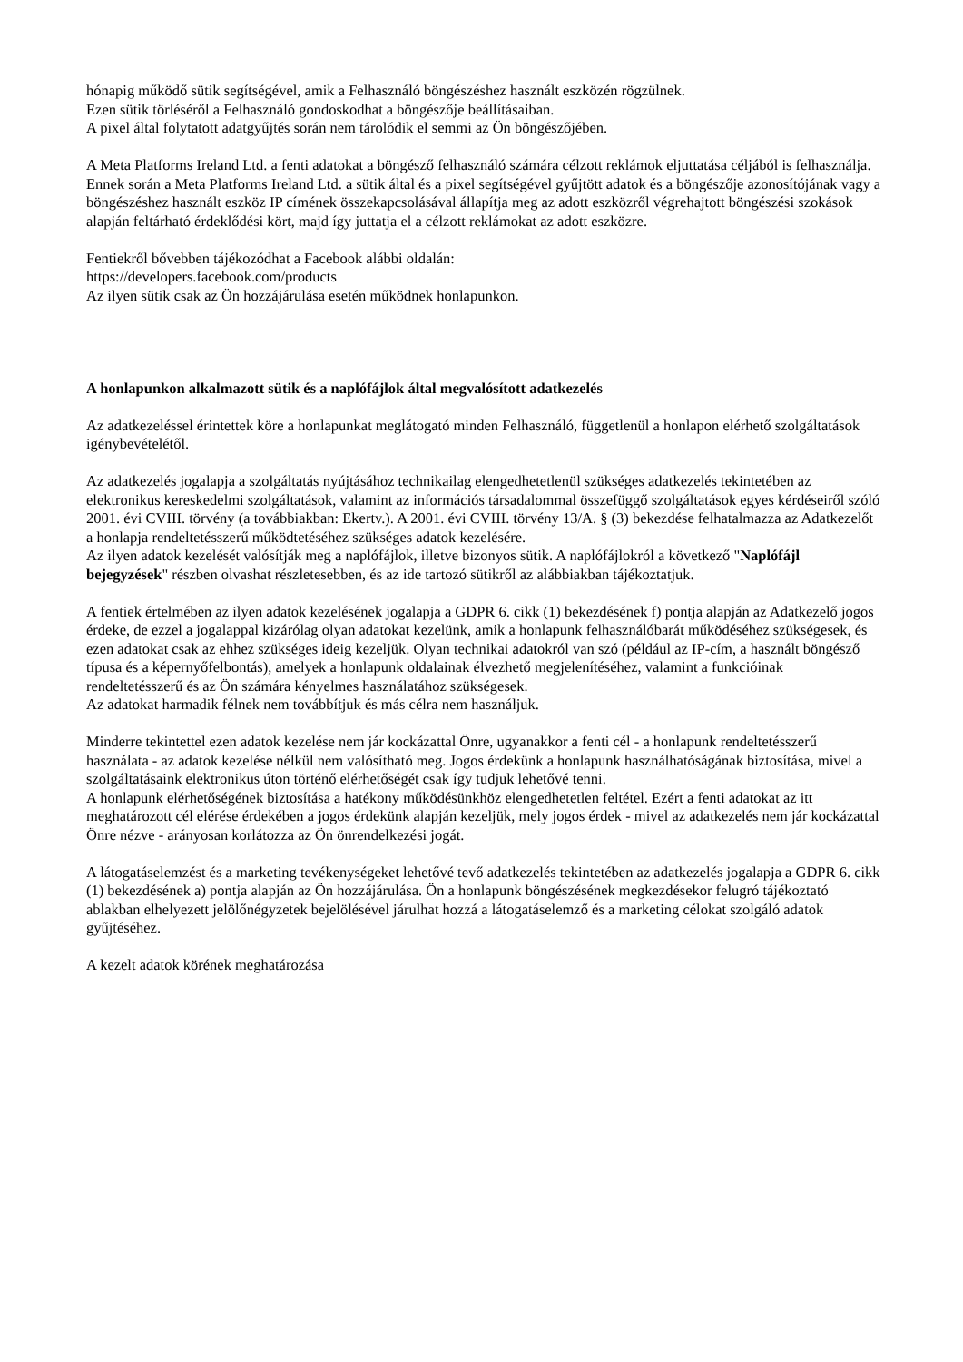hónapig működő sütik segítségével, amik a Felhasználó böngészéshez használt eszközén rögzülnek.
Ezen sütik törléséről a Felhasználó gondoskodhat a böngészője beállításaiban.
A pixel által folytatott adatgyűjtés során nem tárolódik el semmi az Ön böngészőjében.
A Meta Platforms Ireland Ltd. a fenti adatokat a böngésző felhasználó számára célzott reklámok eljuttatása céljából is felhasználja. Ennek során a Meta Platforms Ireland Ltd. a sütik által és a pixel segítségével gyűjtött adatok és a böngészője azonosítójának vagy a böngészéshez használt eszköz IP címének összekapcsolásával állapítja meg az adott eszközről végrehajtott böngészési szokások alapján feltárható érdeklődési kört, majd így juttatja el a célzott reklámokat az adott eszközre.
Fentiekről bővebben tájékozódhat a Facebook alábbi oldalán:
https://developers.facebook.com/products
Az ilyen sütik csak az Ön hozzájárulása esetén működnek honlapunkon.
A honlapunkon alkalmazott sütik és a naplófájlok által megvalósított adatkezelés
Az adatkezeléssel érintettek köre a honlapunkat meglátogató minden Felhasználó, függetlenül a honlapon elérhető szolgáltatások igénybevételétől.
Az adatkezelés jogalapja a szolgáltatás nyújtásához technikailag elengedhetetlenül szükséges adatkezelés tekintetében az elektronikus kereskedelmi szolgáltatások, valamint az információs társadalommal összefüggő szolgáltatások egyes kérdéseiről szóló 2001. évi CVIII. törvény (a továbbiakban: Ekertv.). A 2001. évi CVIII. törvény 13/A. § (3) bekezdése felhatalmazza az Adatkezelőt a honlapja rendeltetésszerű működtetéséhez szükséges adatok kezelésére.
Az ilyen adatok kezelését valósítják meg a naplófájlok, illetve bizonyos sütik. A naplófájlokról a következő "Naplófájl bejegyzések" részben olvashat részletesebben, és az ide tartozó sütikről az alábbiakban tájékoztatjuk.
A fentiek értelmében az ilyen adatok kezelésének jogalapja a GDPR 6. cikk (1) bekezdésének f) pontja alapján az Adatkezelő jogos érdeke, de ezzel a jogalappal kizárólag olyan adatokat kezelünk, amik a honlapunk felhasználóbarát működéséhez szükségesek, és ezen adatokat csak az ehhez szükséges ideig kezeljük. Olyan technikai adatokról van szó (például az IP-cím, a használt böngésző típusa és a képernyőfelbontás), amelyek a honlapunk oldalainak élvezhető megjelenítéséhez, valamint a funkcióinak rendeltetésszerű és az Ön számára kényelmes használatához szükségesek.
Az adatokat harmadik félnek nem továbbítjuk és más célra nem használjuk.
Minderre tekintettel ezen adatok kezelése nem jár kockázattal Önre, ugyanakkor a fenti cél - a honlapunk rendeltetésszerű használata - az adatok kezelése nélkül nem valósítható meg. Jogos érdekünk a honlapunk használhatóságának biztosítása, mivel a szolgáltatásaink elektronikus úton történő elérhetőségét csak így tudjuk lehetővé tenni.
A honlapunk elérhetőségének biztosítása a hatékony működésünkhöz elengedhetetlen feltétel. Ezért a fenti adatokat az itt meghatározott cél elérése érdekében a jogos érdekünk alapján kezeljük, mely jogos érdek - mivel az adatkezelés nem jár kockázattal Önre nézve - arányosan korlátozza az Ön önrendelkezési jogát.
A látogatáselemzést és a marketing tevékenységeket lehetővé tevő adatkezelés tekintetében az adatkezelés jogalapja a GDPR 6. cikk (1) bekezdésének a) pontja alapján az Ön hozzájárulása. Ön a honlapunk böngészésének megkezdésekor felugró tájékoztató ablakban elhelyezett jelölőnégyzetek bejelölésével járulhat hozzá a látogatáselemző és a marketing célokat szolgáló adatok gyűjtéséhez.
A kezelt adatok körének meghatározása